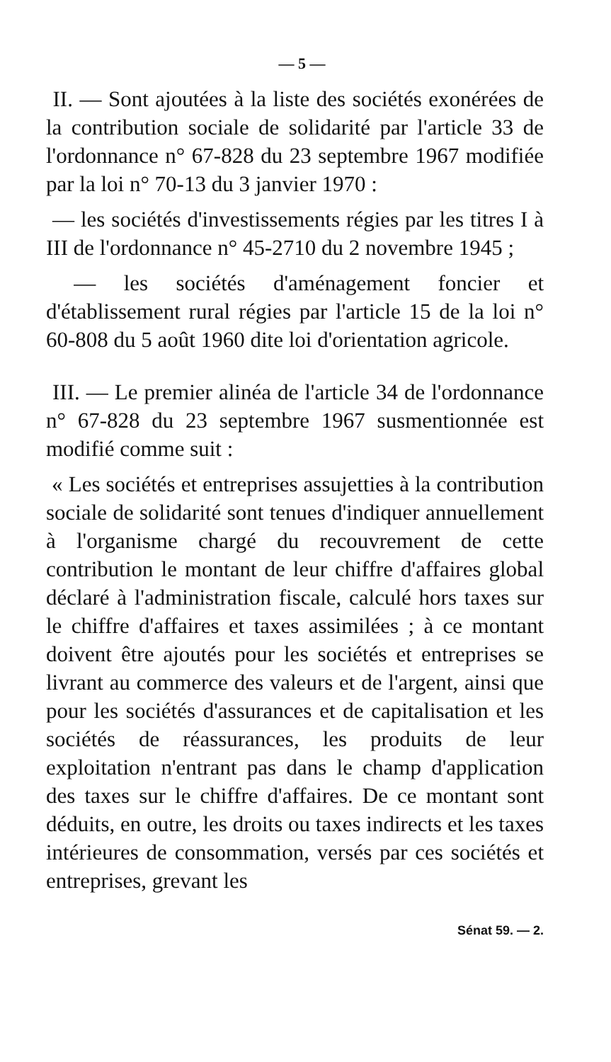— 5 —
II. — Sont ajoutées à la liste des sociétés exonérées de la contribution sociale de solidarité par l'article 33 de l'ordonnance n° 67-828 du 23 septembre 1967 modifiée par la loi n° 70-13 du 3 janvier 1970 :
— les sociétés d'investissements régies par les titres I à III de l'ordonnance n° 45-2710 du 2 novembre 1945 ;
— les sociétés d'aménagement foncier et d'établissement rural régies par l'article 15 de la loi n° 60-808 du 5 août 1960 dite loi d'orientation agricole.
III. — Le premier alinéa de l'article 34 de l'ordonnance n° 67-828 du 23 septembre 1967 susmentionnée est modifié comme suit :
« Les sociétés et entreprises assujetties à la contribution sociale de solidarité sont tenues d'indiquer annuellement à l'organisme chargé du recouvrement de cette contribution le montant de leur chiffre d'affaires global déclaré à l'administration fiscale, calculé hors taxes sur le chiffre d'affaires et taxes assimilées ; à ce montant doivent être ajoutés pour les sociétés et entreprises se livrant au commerce des valeurs et de l'argent, ainsi que pour les sociétés d'assurances et de capitalisation et les sociétés de réassurances, les produits de leur exploitation n'entrant pas dans le champ d'application des taxes sur le chiffre d'affaires. De ce montant sont déduits, en outre, les droits ou taxes indirects et les taxes intérieures de consommation, versés par ces sociétés et entreprises, grevant les
Sénat 59. — 2.